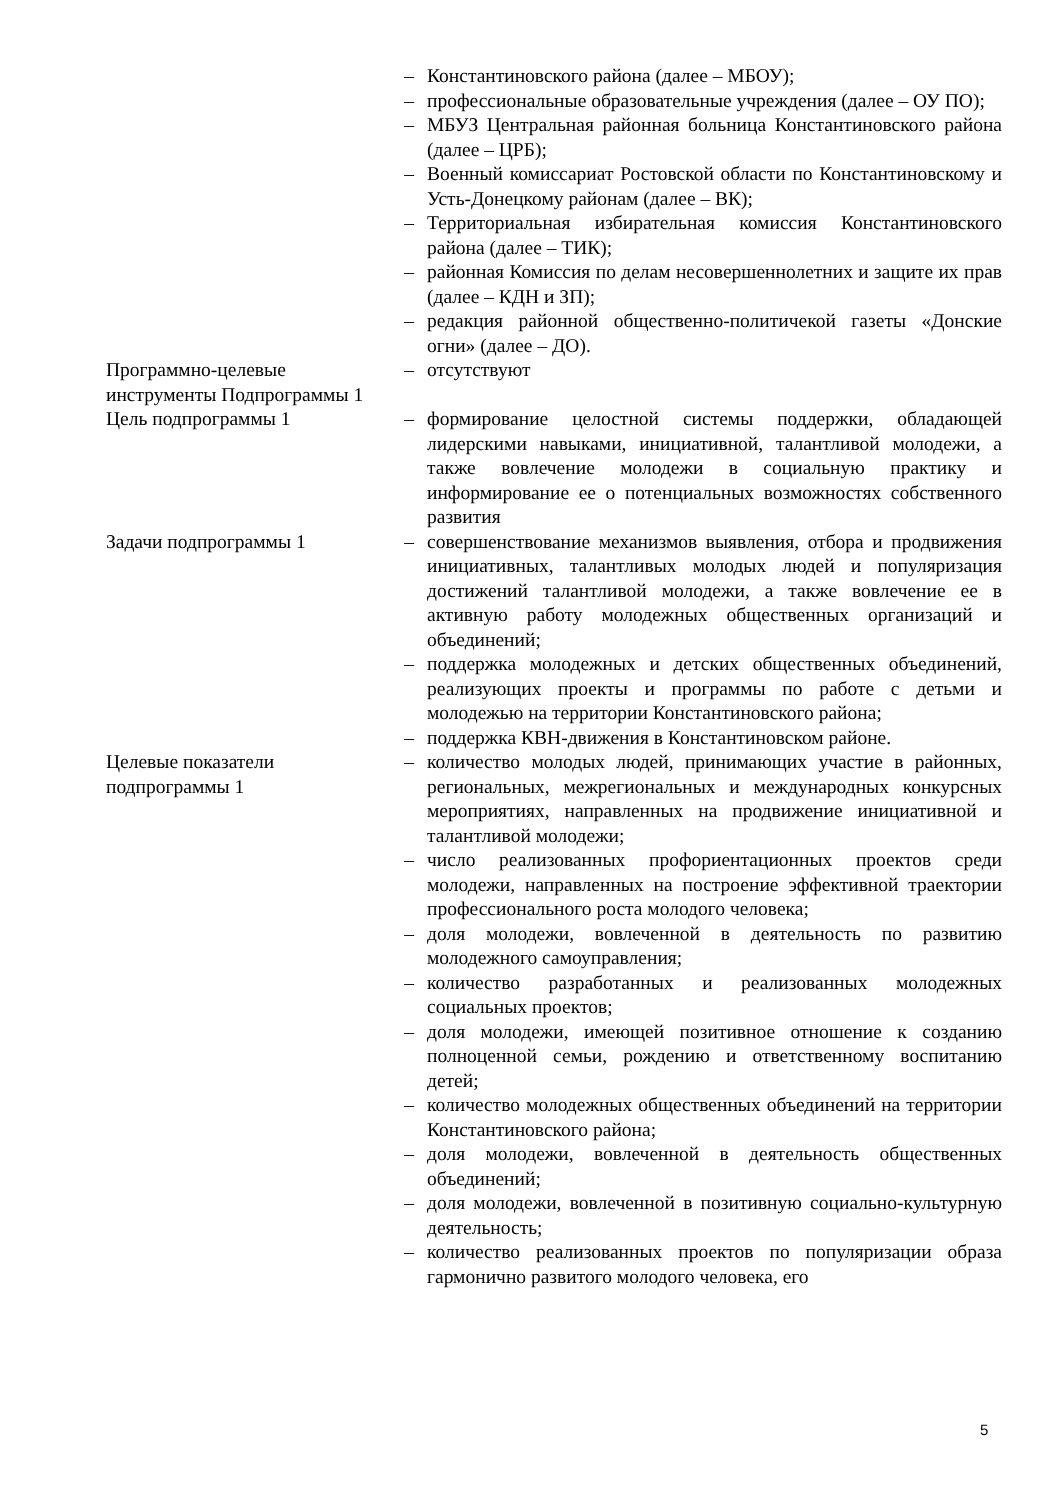| | – | Константиновского района (далее – МБОУ); |
| | – | профессиональные образовательные учреждения (далее – ОУ ПО); |
| | – | МБУЗ Центральная районная больница Константиновского района (далее – ЦРБ); |
| | – | Военный комиссариат Ростовской области по Константиновскому и Усть-Донецкому районам (далее – ВК); |
| | – | Территориальная избирательная комиссия Константиновского района (далее – ТИК); |
| | – | районная Комиссия по делам несовершеннолетних и защите их прав (далее – КДН и ЗП); |
| | – | редакция районной общественно-политичекой газеты «Донские огни» (далее – ДО). |
| Программно-целевые инструменты Подпрограммы 1 | – | отсутствуют |
| Цель подпрограммы 1 | – | формирование целостной системы поддержки, обладающей лидерскими навыками, инициативной, талантливой молодежи, а также вовлечение молодежи в социальную практику и информирование ее о потенциальных возможностях собственного развития |
| Задачи подпрограммы 1 | – | совершенствование механизмов выявления, отбора и продвижения инициативных, талантливых молодых людей и популяризация достижений талантливой молодежи, а также вовлечение ее в активную работу молодежных общественных организаций и объединений; |
| | – | поддержка молодежных и детских общественных объединений, реализующих проекты и программы по работе с детьми и молодежью на территории Константиновского района; |
| | – | поддержка КВН-движения в Константиновском районе. |
| Целевые показатели подпрограммы 1 | – | количество молодых людей, принимающих участие в районных, региональных, межрегиональных и международных конкурсных мероприятиях, направленных на продвижение инициативной и талантливой молодежи; |
| | – | число реализованных профориентационных проектов среди молодежи, направленных на построение эффективной траектории профессионального роста молодого человека; |
| | – | доля молодежи, вовлеченной в деятельность по развитию молодежного самоуправления; |
| | – | количество разработанных и реализованных молодежных социальных проектов; |
| | – | доля молодежи, имеющей позитивное отношение к созданию полноценной семьи, рождению и ответственному воспитанию детей; |
| | – | количество молодежных общественных объединений на территории Константиновского района; |
| | – | доля молодежи, вовлеченной в деятельность общественных объединений; |
| | – | доля молодежи, вовлеченной в позитивную социально-культурную деятельность; |
| | – | количество реализованных проектов по популяризации образа гармонично развитого молодого человека, его |
5